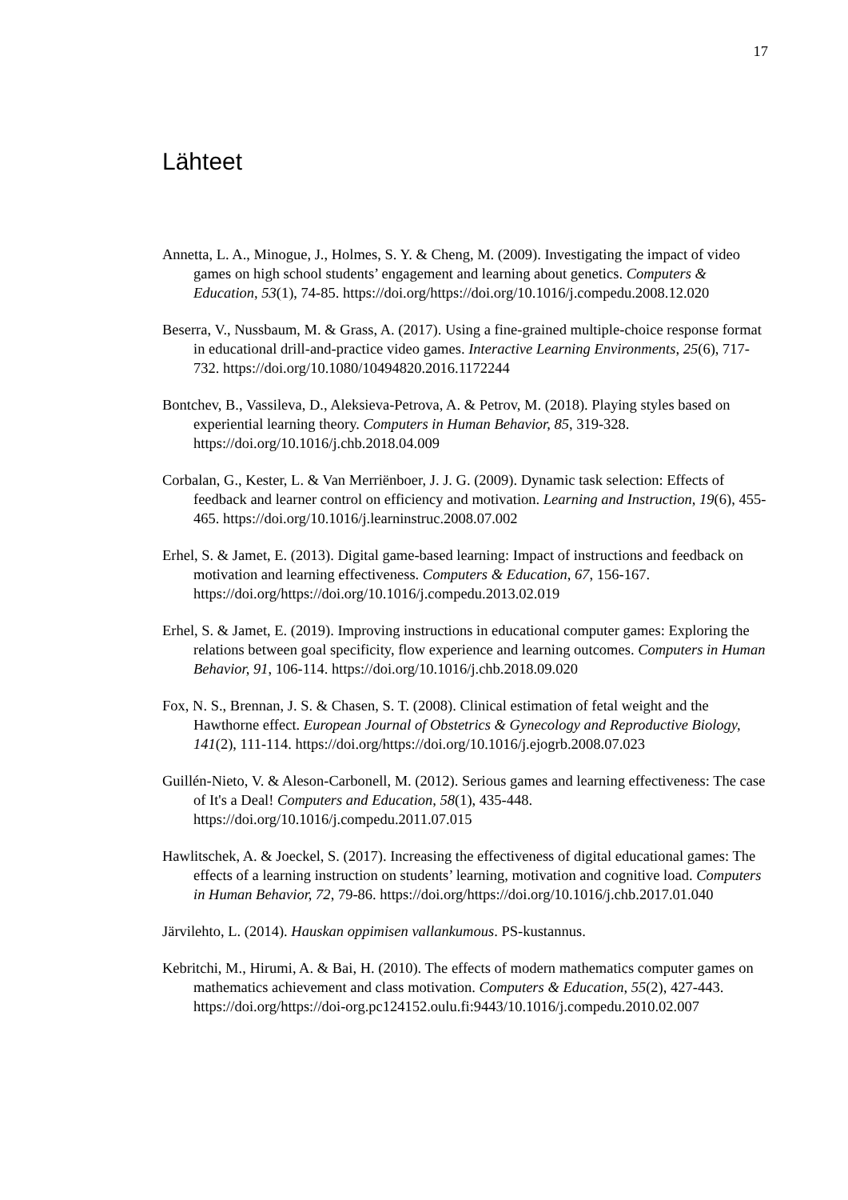17
Lähteet
Annetta, L. A., Minogue, J., Holmes, S. Y. & Cheng, M. (2009). Investigating the impact of video games on high school students’ engagement and learning about genetics. Computers & Education, 53(1), 74-85. https://doi.org/https://doi.org/10.1016/j.compedu.2008.12.020
Beserra, V., Nussbaum, M. & Grass, A. (2017). Using a fine-grained multiple-choice response format in educational drill-and-practice video games. Interactive Learning Environments, 25(6), 717-732. https://doi.org/10.1080/10494820.2016.1172244
Bontchev, B., Vassileva, D., Aleksieva-Petrova, A. & Petrov, M. (2018). Playing styles based on experiential learning theory. Computers in Human Behavior, 85, 319-328. https://doi.org/10.1016/j.chb.2018.04.009
Corbalan, G., Kester, L. & Van Merriënboer, J. J. G. (2009). Dynamic task selection: Effects of feedback and learner control on efficiency and motivation. Learning and Instruction, 19(6), 455-465. https://doi.org/10.1016/j.learninstruc.2008.07.002
Erhel, S. & Jamet, E. (2013). Digital game-based learning: Impact of instructions and feedback on motivation and learning effectiveness. Computers & Education, 67, 156-167. https://doi.org/https://doi.org/10.1016/j.compedu.2013.02.019
Erhel, S. & Jamet, E. (2019). Improving instructions in educational computer games: Exploring the relations between goal specificity, flow experience and learning outcomes. Computers in Human Behavior, 91, 106-114. https://doi.org/10.1016/j.chb.2018.09.020
Fox, N. S., Brennan, J. S. & Chasen, S. T. (2008). Clinical estimation of fetal weight and the Hawthorne effect. European Journal of Obstetrics & Gynecology and Reproductive Biology, 141(2), 111-114. https://doi.org/https://doi.org/10.1016/j.ejogrb.2008.07.023
Guillén-Nieto, V. & Aleson-Carbonell, M. (2012). Serious games and learning effectiveness: The case of It's a Deal! Computers and Education, 58(1), 435-448. https://doi.org/10.1016/j.compedu.2011.07.015
Hawlitschek, A. & Joeckel, S. (2017). Increasing the effectiveness of digital educational games: The effects of a learning instruction on students’ learning, motivation and cognitive load. Computers in Human Behavior, 72, 79-86. https://doi.org/https://doi.org/10.1016/j.chb.2017.01.040
Järvilehto, L. (2014). Hauskan oppimisen vallankumous. PS-kustannus.
Kebritchi, M., Hirumi, A. & Bai, H. (2010). The effects of modern mathematics computer games on mathematics achievement and class motivation. Computers & Education, 55(2), 427-443. https://doi.org/https://doi-org.pc124152.oulu.fi:9443/10.1016/j.compedu.2010.02.007